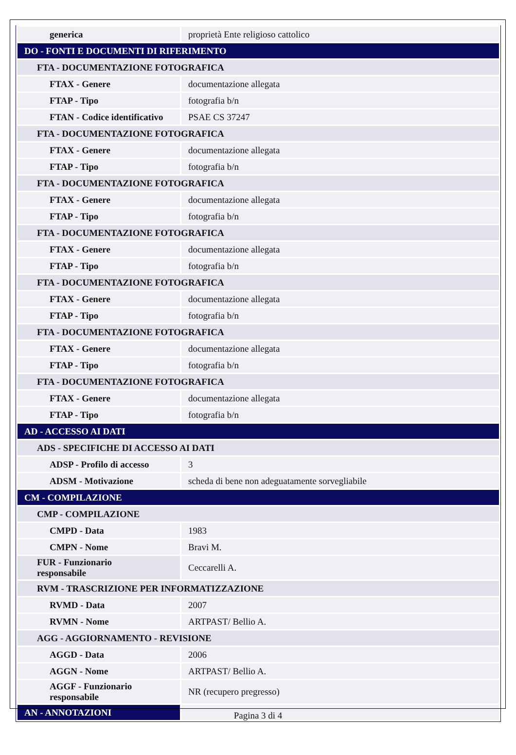| generica | proprietà Ente religioso cattolico |
| DO - FONTI E DOCUMENTI DI RIFERIMENTO | |
| FTA - DOCUMENTAZIONE FOTOGRAFICA | |
| FTAX - Genere | documentazione allegata |
| FTAP - Tipo | fotografia b/n |
| FTAN - Codice identificativo | PSAE CS 37247 |
| FTA - DOCUMENTAZIONE FOTOGRAFICA | |
| FTAX - Genere | documentazione allegata |
| FTAP - Tipo | fotografia b/n |
| FTA - DOCUMENTAZIONE FOTOGRAFICA | |
| FTAX - Genere | documentazione allegata |
| FTAP - Tipo | fotografia b/n |
| FTA - DOCUMENTAZIONE FOTOGRAFICA | |
| FTAX - Genere | documentazione allegata |
| FTAP - Tipo | fotografia b/n |
| FTA - DOCUMENTAZIONE FOTOGRAFICA | |
| FTAX - Genere | documentazione allegata |
| FTAP - Tipo | fotografia b/n |
| FTA - DOCUMENTAZIONE FOTOGRAFICA | |
| FTAX - Genere | documentazione allegata |
| FTAP - Tipo | fotografia b/n |
| FTA - DOCUMENTAZIONE FOTOGRAFICA | |
| FTAX - Genere | documentazione allegata |
| FTAP - Tipo | fotografia b/n |
| AD - ACCESSO AI DATI | |
| ADS - SPECIFICHE DI ACCESSO AI DATI | |
| ADSP - Profilo di accesso | 3 |
| ADSM - Motivazione | scheda di bene non adeguatamente sorvegliabile |
| CM - COMPILAZIONE | |
| CMP - COMPILAZIONE | |
| CMPD - Data | 1983 |
| CMPN - Nome | Bravi M. |
| FUR - Funzionario responsabile | Ceccarelli A. |
| RVM - TRASCRIZIONE PER INFORMATIZZAZIONE | |
| RVMD - Data | 2007 |
| RVMN - Nome | ARTPAST/ Bellio A. |
| AGG - AGGIORNAMENTO - REVISIONE | |
| AGGD - Data | 2006 |
| AGGN - Nome | ARTPAST/ Bellio A. |
| AGGF - Funzionario responsabile | NR (recupero pregresso) |
| AN - ANNOTAZIONI | |
Pagina 3 di 4